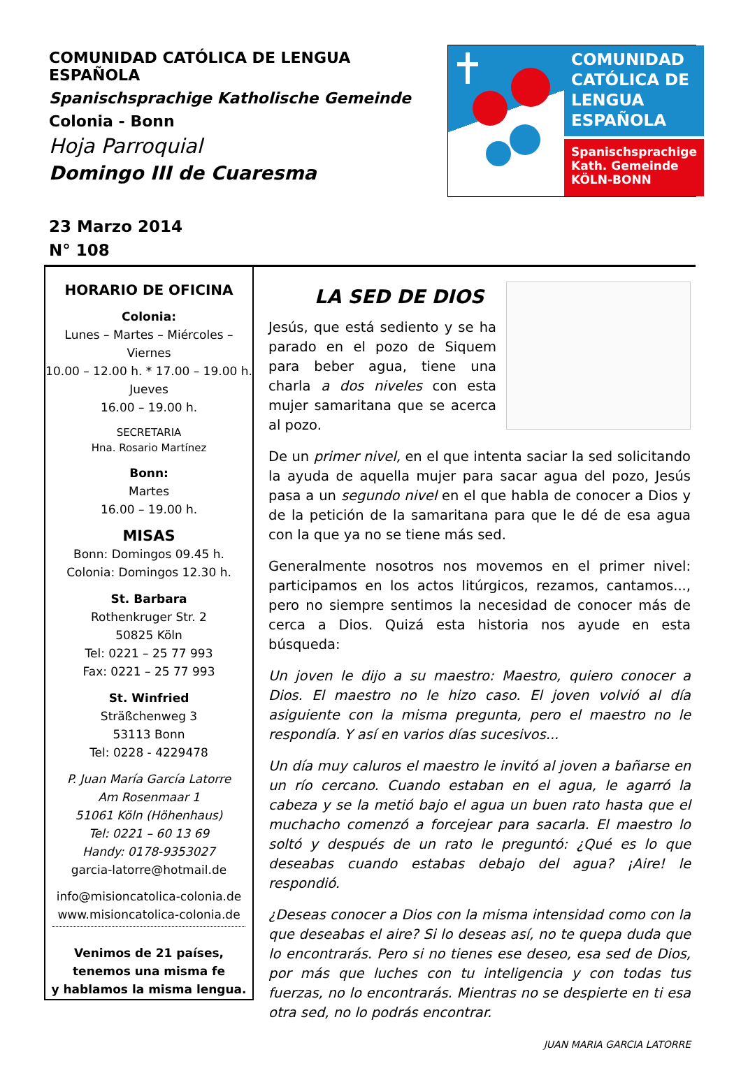COMUNIDAD CATÓLICA DE LENGUA ESPAÑOLA
Spanischsprachige Katholische Gemeinde
Colonia - Bonn
Hoja Parroquial
Domingo III de Cuaresma
23 Marzo 2014
N° 108
COMUNIDAD CATÓLICA DE LENGUA ESPAÑOLA
Spanischsprachige Kath. Gemeinde
KÖLN-BONN
HORARIO DE OFICINA
Colonia:
Lunes – Martes – Miércoles –
Viernes
10.00 – 12.00 h. * 17.00 – 19.00 h.
Jueves
16.00 – 19.00 h.
SECRETARIA
Hna. Rosario Martínez
Bonn:
Martes
16.00 – 19.00 h.
MISAS
Bonn: Domingos 09.45 h.
Colonia: Domingos 12.30 h.
St. Barbara
Rothenkruger Str. 2
50825 Köln
Tel: 0221 – 25 77 993
Fax: 0221 – 25 77 993
St. Winfried
Sträßchenweg 3
53113 Bonn
Tel: 0228 - 4229478
P. Juan María García Latorre
Am Rosenmaar 1
51061 Köln (Höhenhaus)
Tel: 0221 – 60 13 69
Handy: 0178-9353027
garcia-latorre@hotmail.de
info@misioncatolica-colonia.de
www.misioncatolica-colonia.de
Venimos de 21 países,
tenemos una misma fe
y hablamos la misma lengua.
LA SED DE DIOS
Jesús, que está sediento y se ha parado en el pozo de Siquem para beber agua, tiene una charla a dos niveles con esta mujer samaritana que se acerca al pozo.
De un primer nivel, en el que intenta saciar la sed solicitando la ayuda de aquella mujer para sacar agua del pozo, Jesús pasa a un segundo nivel en el que habla de conocer a Dios y de la petición de la samaritana para que le dé de esa agua con la que ya no se tiene más sed.
Generalmente nosotros nos movemos en el primer nivel: participamos en los actos litúrgicos, rezamos, cantamos..., pero no siempre sentimos la necesidad de conocer más de cerca a Dios. Quizá esta historia nos ayude en esta búsqueda:
Un joven le dijo a su maestro: Maestro, quiero conocer a Dios. El maestro no le hizo caso. El joven volvió al día asiguiente con la misma pregunta, pero el maestro no le respondía. Y así en varios días sucesivos...
Un día muy caluros el maestro le invitó al joven a bañarse en un río cercano. Cuando estaban en el agua, le agarró la cabeza y se la metió bajo el agua un buen rato hasta que el muchacho comenzó a forcejear para sacarla. El maestro lo soltó y después de un rato le preguntó: ¿Qué es lo que deseabas cuando estabas debajo del agua? ¡Aire! le respondió.
¿Deseas conocer a Dios con la misma intensidad como con la que deseabas el aire? Si lo deseas así, no te quepa duda que lo encontrarás. Pero si no tienes ese deseo, esa sed de Dios, por más que luches con tu inteligencia y con todas tus fuerzas, no lo encontrarás. Mientras no se despierte en ti esa otra sed, no lo podrás encontrar.
JUAN MARIA GARCIA LATORRE